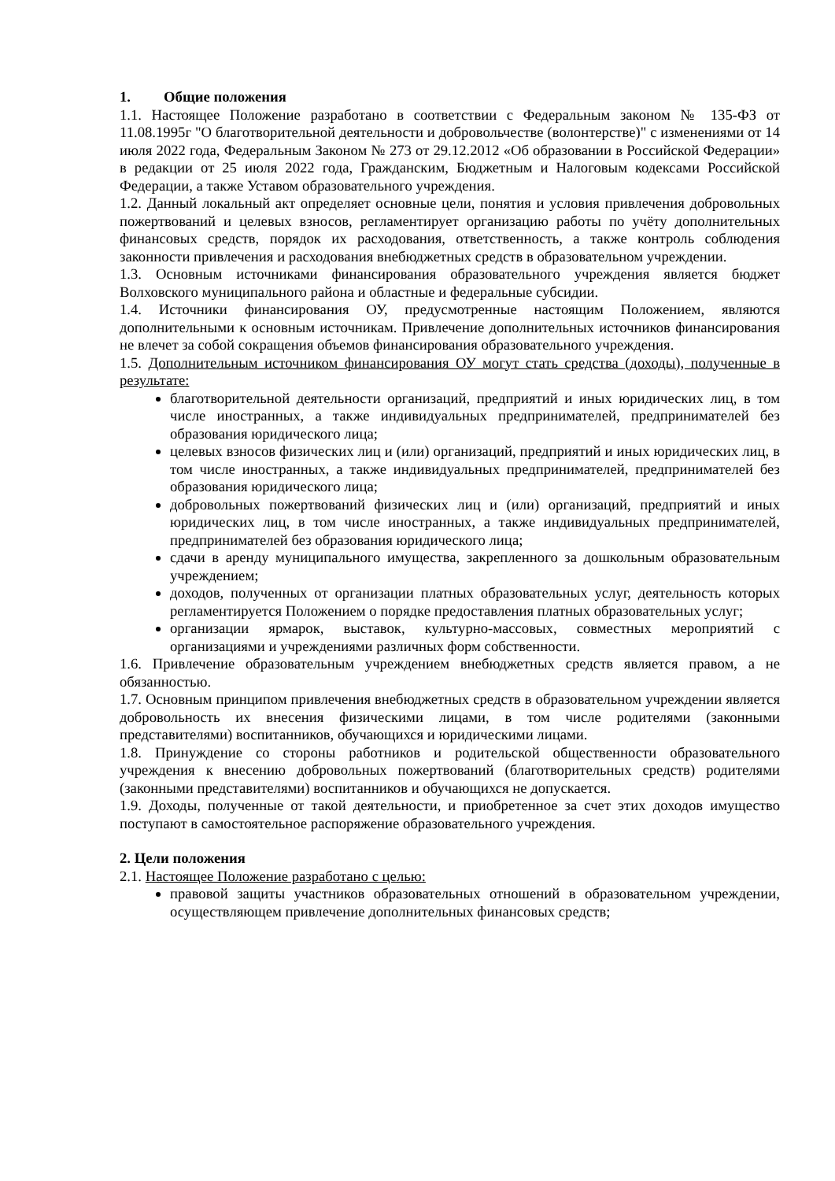1. Общие положения
1.1. Настоящее Положение разработано в соответствии с Федеральным законом № 135-ФЗ от 11.08.1995г "О благотворительной деятельности и добровольчестве (волонтерстве)" с изменениями от 14 июля 2022 года, Федеральным Законом № 273 от 29.12.2012 «Об образовании в Российской Федерации» в редакции от 25 июля 2022 года, Гражданским, Бюджетным и Налоговым кодексами Российской Федерации, а также Уставом образовательного учреждения.
1.2. Данный локальный акт определяет основные цели, понятия и условия привлечения добровольных пожертвований и целевых взносов, регламентирует организацию работы по учёту дополнительных финансовых средств, порядок их расходования, ответственность, а также контроль соблюдения законности привлечения и расходования внебюджетных средств в образовательном учреждении.
1.3. Основным источниками финансирования образовательного учреждения является бюджет Волховского муниципального района и областные и федеральные субсидии.
1.4. Источники финансирования ОУ, предусмотренные настоящим Положением, являются дополнительными к основным источникам. Привлечение дополнительных источников финансирования не влечет за собой сокращения объемов финансирования образовательного учреждения.
1.5. Дополнительным источником финансирования ОУ могут стать средства (доходы), полученные в результате:
благотворительной деятельности организаций, предприятий и иных юридических лиц, в том числе иностранных, а также индивидуальных предпринимателей, предпринимателей без образования юридического лица;
целевых взносов физических лиц и (или) организаций, предприятий и иных юридических лиц, в том числе иностранных, а также индивидуальных предпринимателей, предпринимателей без образования юридического лица;
добровольных пожертвований физических лиц и (или) организаций, предприятий и иных юридических лиц, в том числе иностранных, а также индивидуальных предпринимателей, предпринимателей без образования юридического лица;
сдачи в аренду муниципального имущества, закрепленного за дошкольным образовательным учреждением;
доходов, полученных от организации платных образовательных услуг, деятельность которых регламентируется Положением о порядке предоставления платных образовательных услуг;
организации ярмарок, выставок, культурно-массовых, совместных мероприятий с организациями и учреждениями различных форм собственности.
1.6. Привлечение образовательным учреждением внебюджетных средств является правом, а не обязанностью.
1.7. Основным принципом привлечения внебюджетных средств в образовательном учреждении является добровольность их внесения физическими лицами, в том числе родителями (законными представителями) воспитанников, обучающихся и юридическими лицами.
1.8. Принуждение со стороны работников и родительской общественности образовательного учреждения к внесению добровольных пожертвований (благотворительных средств) родителями (законными представителями) воспитанников и обучающихся не допускается.
1.9. Доходы, полученные от такой деятельности, и приобретенное за счет этих доходов имущество поступают в самостоятельное распоряжение образовательного учреждения.
2. Цели положения
2.1. Настоящее Положение разработано с целью:
правовой защиты участников образовательных отношений в образовательном учреждении, осуществляющем привлечение дополнительных финансовых средств;